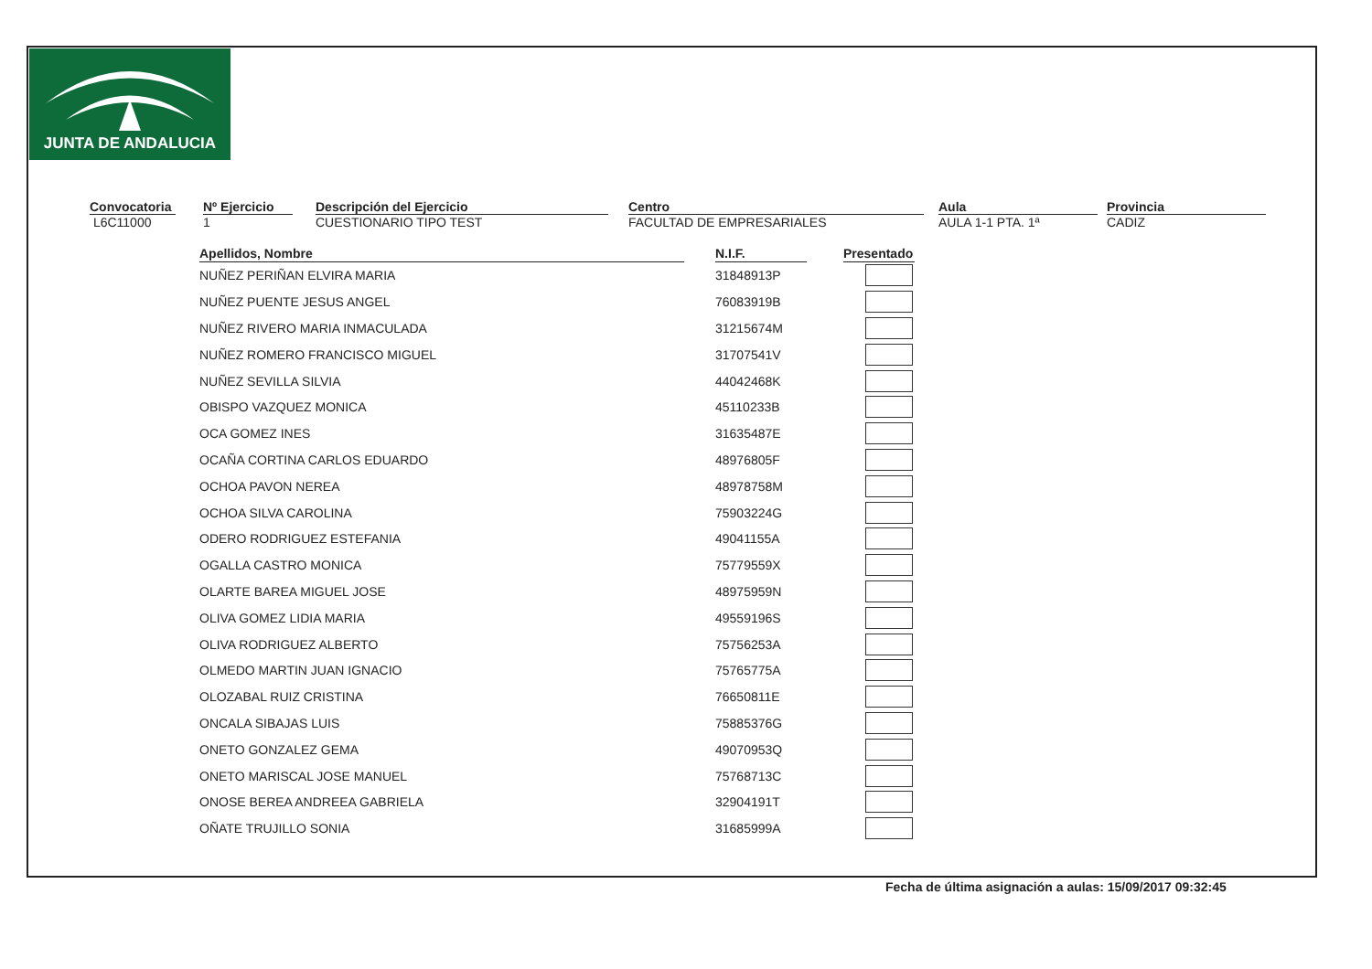JUNTA DE ANDALUCIA
Convocatoria
L6C11000
Nº Ejercicio
1
Descripción del Ejercicio
CUESTIONARIO TIPO TEST
Centro
FACULTAD DE EMPRESARIALES
Aula
AULA 1-1 PTA. 1ª
Provincia
CADIZ
| Apellidos, Nombre | | N.I.F. | | Presentado |
| --- | --- | --- | --- | --- |
| NUÑEZ PERIÑAN ELVIRA MARIA | | 31848913P | | |
| NUÑEZ PUENTE JESUS ANGEL | | 76083919B | | |
| NUÑEZ RIVERO MARIA INMACULADA | | 31215674M | | |
| NUÑEZ ROMERO FRANCISCO MIGUEL | | 31707541V | | |
| NUÑEZ SEVILLA SILVIA | | 44042468K | | |
| OBISPO VAZQUEZ MONICA | | 45110233B | | |
| OCA GOMEZ INES | | 31635487E | | |
| OCAÑA CORTINA CARLOS EDUARDO | | 48976805F | | |
| OCHOA PAVON NEREA | | 48978758M | | |
| OCHOA SILVA CAROLINA | | 75903224G | | |
| ODERO RODRIGUEZ ESTEFANIA | | 49041155A | | |
| OGALLA CASTRO MONICA | | 75779559X | | |
| OLARTE BAREA MIGUEL JOSE | | 48975959N | | |
| OLIVA GOMEZ LIDIA MARIA | | 49559196S | | |
| OLIVA RODRIGUEZ ALBERTO | | 75756253A | | |
| OLMEDO MARTIN JUAN IGNACIO | | 75765775A | | |
| OLOZABAL RUIZ CRISTINA | | 76650811E | | |
| ONCALA SIBAJAS LUIS | | 75885376G | | |
| ONETO GONZALEZ GEMA | | 49070953Q | | |
| ONETO MARISCAL JOSE MANUEL | | 75768713C | | |
| ONOSE BEREA ANDREEA GABRIELA | | 32904191T | | |
| OÑATE TRUJILLO SONIA | | 31685999A | | |
Fecha de última asignación a aulas: 15/09/2017 09:32:45